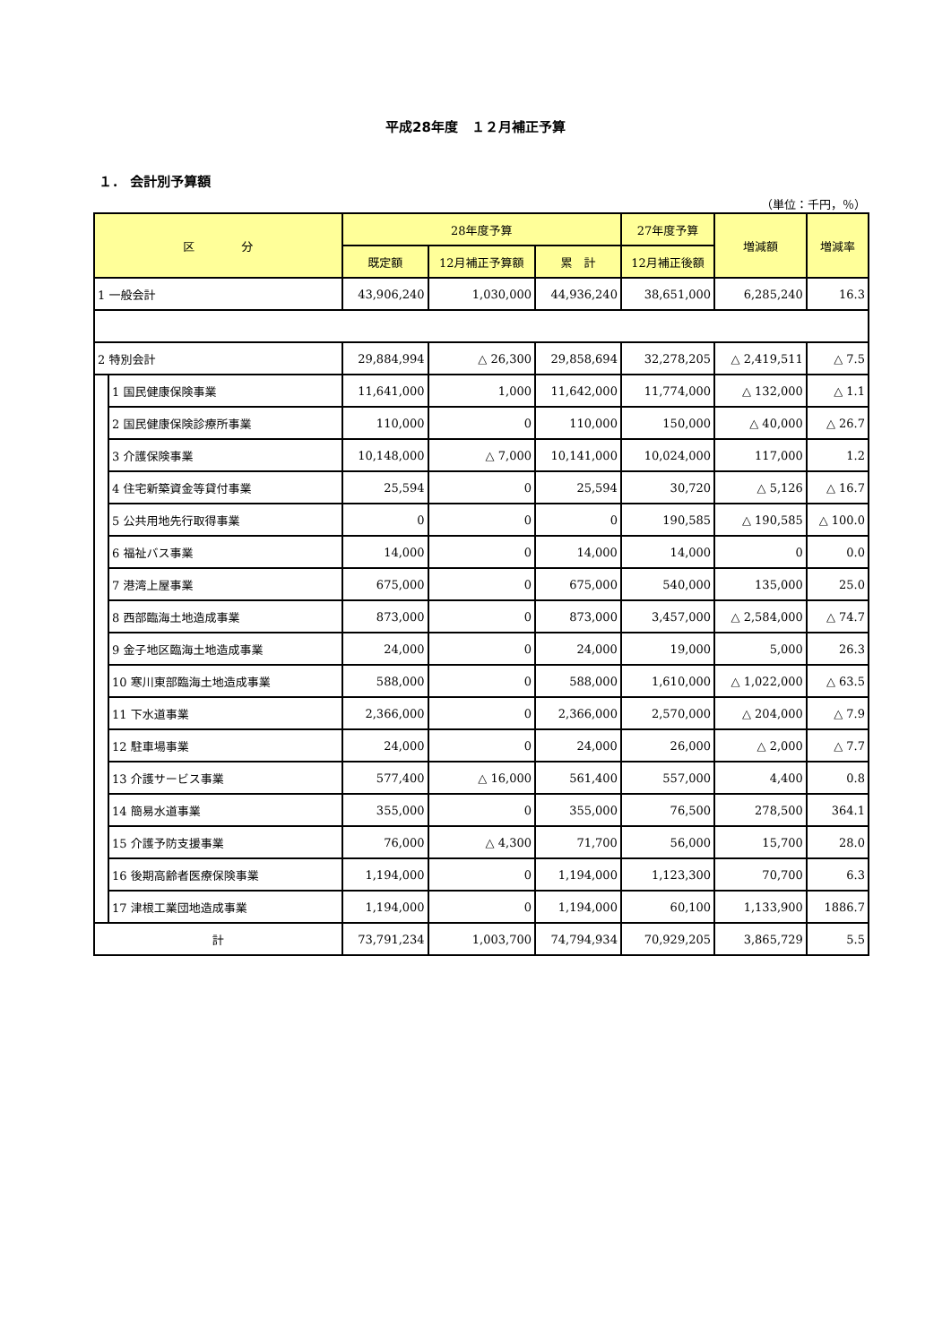平成28年度　１２月補正予算
１． 会計別予算額
（単位：千円，％）
| 区 分 | | 28年度予算 | | | 27年度予算 | 増減額 | 増減率 |
| --- | --- | --- | --- | --- | --- | --- | --- |
| | | 既定額 | 12月補正予算額 | 累 計 | 12月補正後額 | | |
| 1 一般会計 | | 43,906,240 | 1,030,000 | 44,936,240 | 38,651,000 | 6,285,240 | 16.3 |
| 2 特別会計 | | 29,884,994 | △ 26,300 | 29,858,694 | 32,278,205 | △ 2,419,511 | △ 7.5 |
| | 1 国民健康保険事業 | 11,641,000 | 1,000 | 11,642,000 | 11,774,000 | △ 132,000 | △ 1.1 |
| | 2 国民健康保険診療所事業 | 110,000 | 0 | 110,000 | 150,000 | △ 40,000 | △ 26.7 |
| | 3 介護保険事業 | 10,148,000 | △ 7,000 | 10,141,000 | 10,024,000 | 117,000 | 1.2 |
| | 4 住宅新築資金等貸付事業 | 25,594 | 0 | 25,594 | 30,720 | △ 5,126 | △ 16.7 |
| | 5 公共用地先行取得事業 | 0 | 0 | 0 | 190,585 | △ 190,585 | △ 100.0 |
| | 6 福祉バス事業 | 14,000 | 0 | 14,000 | 14,000 | 0 | 0.0 |
| | 7 港湾上屋事業 | 675,000 | 0 | 675,000 | 540,000 | 135,000 | 25.0 |
| | 8 西部臨海土地造成事業 | 873,000 | 0 | 873,000 | 3,457,000 | △ 2,584,000 | △ 74.7 |
| | 9 金子地区臨海土地造成事業 | 24,000 | 0 | 24,000 | 19,000 | 5,000 | 26.3 |
| | 10 寒川東部臨海土地造成事業 | 588,000 | 0 | 588,000 | 1,610,000 | △ 1,022,000 | △ 63.5 |
| | 11 下水道事業 | 2,366,000 | 0 | 2,366,000 | 2,570,000 | △ 204,000 | △ 7.9 |
| | 12 駐車場事業 | 24,000 | 0 | 24,000 | 26,000 | △ 2,000 | △ 7.7 |
| | 13 介護サービス事業 | 577,400 | △ 16,000 | 561,400 | 557,000 | 4,400 | 0.8 |
| | 14 簡易水道事業 | 355,000 | 0 | 355,000 | 76,500 | 278,500 | 364.1 |
| | 15 介護予防支援事業 | 76,000 | △ 4,300 | 71,700 | 56,000 | 15,700 | 28.0 |
| | 16 後期高齢者医療保険事業 | 1,194,000 | 0 | 1,194,000 | 1,123,300 | 70,700 | 6.3 |
| | 17 津根工業団地造成事業 | 1,194,000 | 0 | 1,194,000 | 60,100 | 1,133,900 | 1886.7 |
| 計 | | 73,791,234 | 1,003,700 | 74,794,934 | 70,929,205 | 3,865,729 | 5.5 |